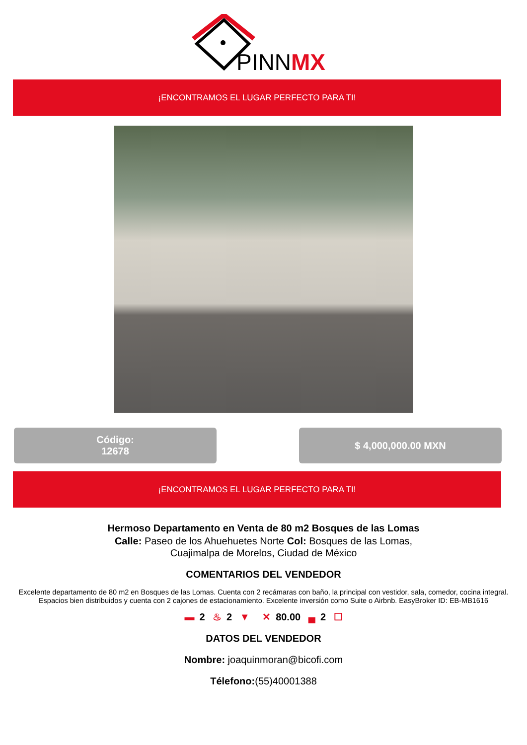PINNMX
¡ENCONTRAMOS EL LUGAR PERFECTO PARA TI!
Código:
12678
$ 4,000,000.00 MXN
¡ENCONTRAMOS EL LUGAR PERFECTO PARA TI!
Hermoso Departamento en Venta de 80 m2 Bosques de las Lomas
Calle: Paseo de los Ahuehuetes Norte Col: Bosques de las Lomas,
Cuajimalpa de Morelos, Ciudad de México
COMENTARIOS DEL VENDEDOR
Excelente departamento de 80 m2 en Bosques de las Lomas. Cuenta con 2 recámaras con baño, la principal con vestidor, sala, comedor, cocina integral. Espacios bien distribuidos y cuenta con 2 cajones de estacionamiento. Excelente inversión como Suite o Airbnb. EasyBroker ID: EB-MB1616
▬ 2 ♨ 2 ▼ ✕ 80.00 ▄ 2 ☐
DATOS DEL VENDEDOR
Nombre: joaquinmoran@bicofi.com
Télefono:(55)40001388